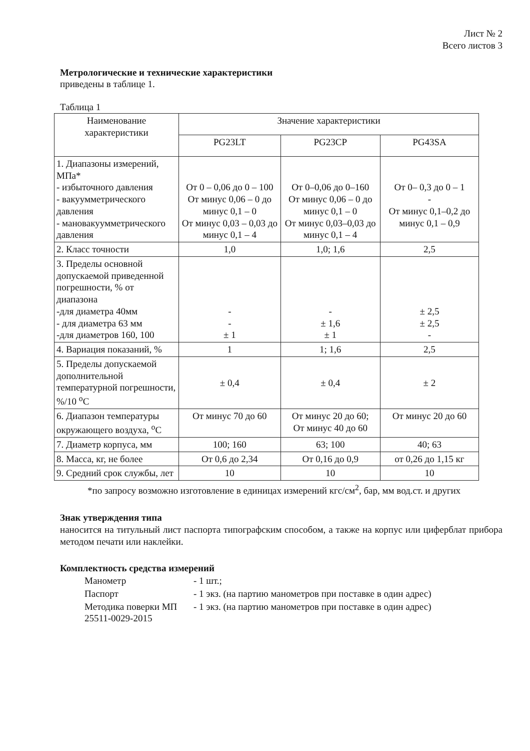Лист № 2
Всего листов 3
Метрологические и технические характеристики
приведены в таблице 1.
Таблица 1
| Наименование характеристики | Значение характеристики | | |
| --- | --- | --- | --- |
| | PG23LT | PG23CP | PG43SA |
| 1. Диапазоны измерений, МПа* - избыточного давления - вакуумметрического давления - мановакуумметрического давления | От 0 – 0,06 до 0 – 100 От минус 0,06 – 0 до минус 0,1 – 0 От минус 0,03 – 0,03 до минус 0,1 – 4 | От 0–0,06 до 0–160 От минус 0,06 – 0 до минус 0,1 – 0 От минус 0,03–0,03 до минус 0,1 – 4 | От 0– 0,3 до 0 – 1 - От минус 0,1–0,2 до минус 0,1 – 0,9 |
| 2. Класс точности | 1,0 | 1,0; 1,6 | 2,5 |
| 3. Пределы основной допускаемой приведенной погрешности, % от диапазона -для диаметра 40мм - для диаметра 63 мм -для диаметров 160, 100 | - - ± 1 | - ± 1,6 ± 1 | ± 2,5 ± 2,5 - |
| 4. Вариация показаний, % | 1 | 1; 1,6 | 2,5 |
| 5. Пределы допускаемой дополнительной температурной погрешности, %/10 <sup>о</sup>С | ± 0,4 | ± 0,4 | ± 2 |
| 6. Диапазон температуры окружающего воздуха, <sup>о</sup>С | От минус 70 до 60 | От минус 20 до 60; От минус 40 до 60 | От минус 20 до 60 |
| 7. Диаметр корпуса, мм | 100; 160 | 63; 100 | 40; 63 |
| 8. Масса, кг, не более | От 0,6 до 2,34 | От 0,16 до 0,9 | от 0,26 до 1,15 кг |
| 9. Средний срок службы, лет | 10 | 10 | 10 |
*по запросу возможно изготовление в единицах измерений кгс/см<sup>2</sup>, бар, мм вод.ст. и других
Знак утверждения типа
наносится на титульный лист паспорта типографским способом, а также на корпус или циферблат прибора методом печати или наклейки.
Комплектность средства измерений
| Манометр | - 1 шт.; |
| Паспорт | - 1 экз. (на партию манометров при поставке в один адрес) |
| Методика поверки МП 25511-0029-2015 | - 1 экз. (на партию манометров при поставке в один адрес) |